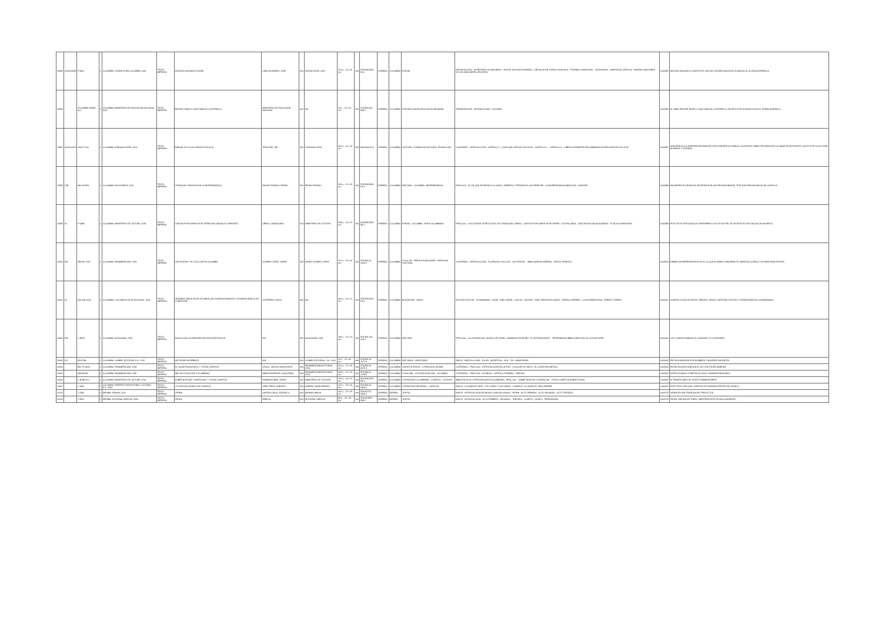| 13395 | 0001300098 | P MAC | 1 | COLOMBIA: VICENS VIVES COLOMBIA, 2015 | TEXTO IMPRESO | ANTONIO MACHADO POESÍA | CARLOS MARIEN, JOSÉ | N/A | VICENS VIVES, 2015 | 214 p. ; 13 x 20 cm | N/A | 978-958-8431-30-0 | ESPAÑOL | COLOMBIA | POESÍA | INTRODUCCIÓN - UN RETRATO DE MACHADO - VIDA DE UN POETA ESPAÑOL - CÍRCULOS EN TORNO A UNA VIDA - "POESÍAS COMPLETAS" - SOLEDADES - CAMPOS DE CASTILLA - NUEVAS CANCIONES - DE UN CANCIONERO APÓCRIFO | 0003395 | ANTONIO MACHADO CONSTITUYE UNO DE LOS MÁS VALIOSOS LEGADOS DE LA LÍRICA ESPAÑOLA. |
| 13396 | | 371.829981 M594b Ej.2 | 2 | COLOMBIA: MINISTERIO DE EDUCACIÓN NACIONAL, 2015 | TEXTO IMPRESO | BINYERI TARIN A: JUAN TAMA DE LA ESTRELLA | MINISTERIO DE EDUCACIÓN NACIONAL | N/A | N/A | 64 p. ; 22 x 22 cm | N/A | 978-958-691-849-1 | ESPAÑOL | COLOMBIA | ETNOEDUCACIÓN EDUCACIÓN INDÍGENA | PRESENTACIÓN - INTRODUCCIÓN - LOS NASA | 0003396 | EL LIBRO BINYERI TARIN A: JUAN TAMA DE LA ESTRELLA, ESCRITO POR GUSTAVO ADOLFO TENIBA GENERICO... |
| 13397 | 0001700102 | 028.8 T72m | 1 | COLOMBIA: FUNDALECTURA, 2014 | TEXTO IMPRESO | MANUAL DE LA LECTURA EN VOZ ALTA | TRELEASE, JIM | N/A | FUNDALECTURA | 423 p. ; 16 x 23 cm | N/A | 958-9342-20-3 | ESPAÑOL | COLOMBIA | LECTURA - FORMACIÓN LECTORA - PROMOCIÓN | CONTENIDO - INTRODUCCIÓN - CAPÍTULO 1 - ¿POR QUÉ LEER EN VOZ ALTA? - CAPÍTULO 2 ... CAPÍTULO 9 - "LIBROS ALTAMENTE RECOMENDADOS PARA LEER EN VOZ ALTA" | 0003397 | GUÍA SENCILLA E INSPIRADORA PARA APOYAR A PADRES DE FAMILIA, DOCENTES Y BIBLIOTECARIOS EN LA LABOR DE MOTIVAR EL GUSTO POR LA LECTURA EN NIÑOS Y JÓVENES. |
| 13398 | 14B | 986.03 P42c | 1 | COLOMBIA: EDICIONES B, 2012 | TEXTO IMPRESO | CRÓNICAS Y RELATOS DE LA INDEPENDENCIA | PAGAAF PASSALÍ, PEDRO | N/A | PEDRO PASSALÍ | 224 p. ; 12 x 23 cm | N/A | 978-958-8294-54-4 | ESPAÑOL | COLOMBIA | HISTORIA - COLOMBIA - INDEPENDENCIA | PRÓLOGO - EL DÍA QUE SE INSTALÓ LA JUNTA - ARRESTO Y PRISIÓN DE LOS VIRREYES - LA INDEPENDENCIA ABSOLUTA - SANTAFÉ ... | 0003398 | UNA SERIE DE CRÓNICAS, ESCRITAS POR SUS PROTAGONISTAS, TESTIGOS PRIVILEGIADOS DE LA ÉPOCA... |
| 13399 | 40 | P OBEL | 1 | COLOMBIA: MINISTERIO DE CULTURA, 2009 | TEXTO IMPRESO | CANTOS POPULARES DE MI TIERRA SECUNDINO EL ZAPATERO | OBESO, CANDELARIO | N/A | MINISTERIO DE CULTURA | 249 p. ; 14 x 21 cm | N/A | 978-958-8250-99-1 | ESPAÑOL | COLOMBIA | POESÍA - COLOMBIA - AFROCOLOMBIANA | PRÓLOGO - LA ACTIVIDAD INTELECTUAL DE CANDELARIO OBESO - CANTOS POPULARES DE MI TIERRA - LOS PALOMOS - CANCIÓN DEL BOGA AUSENTE - EL BOGA CHARLATÁN | 0003399 | EN ÉL SE VE REFLEJADO EL SENTIMIENTO A FLOR DE PIEL DE UN INTELECTUAL NACIDO EN MOMPOX... |
| 13400 | 191 | 398.861 O11f | 1 | COLOMBIA: PANAMERICANA, 2012 | TEXTO IMPRESO | LAS FIESTAS Y EL FOLCLOR EN COLOMBIA | OCAMPO LÓPEZ, JAVIER | N/A | JAVIER OCAMPO LÓPEZ | 275 p. ; 13 x 20 cm | N/A | 978-958-30-2243-2 | ESPAÑOL | COLOMBIA | FOLCLOR - FIESTAS POPULARES - IDENTIDAD CULTURAL | CONTENIDO - INTRODUCCIÓN - TEORÍA DEL FOLCLOR - LAS FIESTAS ... BIBLIOGRAFÍA GENERAL - ÍNDICE TEMÁTICO | 0003400 | EJEMPLOS REPRESENTATIVOS DE LO QUE EL MISMO DENOMINA "EL MAPA FOLCLÓRICO" DE NUESTRAS FIESTAS... |
| 13401 | 18 | 920.009 G71g | 1 | COLOMBIA: LOS LIBROS DE EL NACIONAL, 2014 | TEXTO IMPRESO | GRANDES NIÑOS VIDAS DE NIÑOS QUE FUERON FAMOSOS Y DEJARON HUELLA EN LA HISTORIA | GUTIÉRREZ, LEROY | N/A | N/A | 300 p. ; 15 x 21 cm | N/A | 978-958-8841-91-9 | ESPAÑOL | COLOMBIA | BIOGRAFÍAS - NIÑOS | NOTA DEL EDITOR - TUTANKAMÓN - DAVID - NIÑO JESÚS - LUIS XIV - MOZART - KARL FRIEDRICH GAUSS - TERESA CARREÑO - LOUIS ARMSTRONG - SHIRLEY TEMPLE | 0003401 | CUENTA LA VIDA DE REYES, HÉROES, GENIOS, ARTISTAS, ATLETAS Y DEFENSORES DE LA HUMANIDAD... |
| 13402 | 385 | C MEJ1 | 1 | COLOMBIA: ALFAGUARA, 2012 | TEXTO IMPRESO | ANTOLOGÍA LOS MEJORES RELATOS HISTÓRICOS | N/A | N/A | ALFAGUARA, 2004 | 189 p. ; 13 x 21 cm | N/A | 978-958-704-126-2 | ESPAÑOL | COLOMBIA | HISTORIA | PRÓLOGO - LA LEYENDA DEL LEGADO DEL MORO. WASHINGTON IRVING - EL EXTRAVAGANTE ... REFERENCIAS BIBLIOGRÁFICAS DE LOS AUTORES | 0003402 | LOS CUENTOS HABLAN AL CORAZÓN Y A LA FANTASÍA... |
| 13403 | 121 | 920 E19h | 1 | COLOMBIA: COMBEL EDITORIAL S.A., 2012 | TEXTO IMPRESO | HISTORIAS INCREÍBLES | N/A | N/A | COMBEL EDITORIAL, S.A., 2011 | 64 p. ; 22 x 36 cm | N/A | 978-958-14-1377-9 | ESPAÑOL | COLOMBIA | HISTORIAS - AVENTURAS | ÍNDICE - HASTA LA CIMA - VOLAR - ANTÁRTIDA - KON - TIKI - ANNAPURNA | 0003403 | PROTAGONIZADAS POR HOMBRES Y MUJERES VALIENTES... |
| 13404 | | 891.73 G631l | 1 | COLOMBIA: PANAMERICANA, 2003 | TEXTO IMPRESO | EL LUGAR ENCANTADO Y OTROS CUENTOS | GÓGOL, NIKOLAI VASILIEVICH | N/A | PANAMERICANA EDITORIAL LTDA. | 210 p. ; 17 x 24 cm | N/A | 978-958-30-0875-9 | ESPAÑOL | COLOMBIA | CUENTOS RUSOS - LITERATURA JUVENIL | CONTENIDO - PRÓLOGO - INTRODUCCIÓN DEL AUTOR - LA NOCHE DE MAYO - EL LUGAR ENCANTADO | 0003404 | ENTRE MUCHOS RASGOS EL LECTOR PODRÁ ADMIRAR... |
| 13405 | | 398.88134f | 1 | COLOMBIA: PANAMERICANA, 1997 | TEXTO IMPRESO | ABC DEL FOLKLORE COLOMBIANO | ABADÍA MORALES, GUILLERMO | N/A | PANAMERICANA EDITORIAL LTDA. | 309 p. ; 16 x 23 cm | N/A | 978-958-30-0178-9 | ESPAÑOL | COLOMBIA | FOLKLORE - CULTURA POPULAR - COLOMBIA | CONTENIDO - PRÓLOGO - EXORDIO - CAPÍTULO PRIMERO - ANEXOS | 0003405 | ESTRUCTURADO A PARTIR DE CINCO GRANDES REGIONES... |
| 13406 | | C ROB2 Ej.1 | 1 | COLOMBIA: MINISTERIO DE CULTURA, 2010 | TEXTO IMPRESO | SOBRE NUPCIAS Y AUSENCIAS, Y OTROS CUENTOS | ROBINSON BEN, LENITO | N/A | MINISTERIO DE CULTURA | 123 p. ; 14 x 21 cm | N/A | 978-958-8250-98-4 | ESPAÑOL | COLOMBIA | LITERATURA COLOMBIANA - CUENTOS - CULTURA | BIBLIOTECA DE LITERATURA AFROCOLOMBIANA - PRÓLOGO - SOBRE NUPCIAS Y AUSENCIAS - OTROS CUENTOS SOBRE FUGAS | 0003406 | EL PRIMER LIBRO DE LENITO ROBINSON BENT... |
| 13407 | | C VAN | 1 | COLOMBIA: PERSPECTIVA EDITORIAL CULTURAL S.A., 2004 | TEXTO IMPRESO | LA VUELTA AL MUNDO EN CUENTOS | VANE, RIERA, ALBERTO | N/A | GABRIEL OMAR MÉNDEZ | 141 p. ; 29 x 30 cm | N/A | 978-958-46-0804-5 | ESPAÑOL | COLOMBIA | LITERATURA UNIVERSAL - CUENTOS | ÍNDICE - LA DAMA DE JADE - LOS CONEY Y LOS LOBOS - LA BARCA - EL ALMA DEL VIEJO BRAHM | 0003407 | ESTE TEXTO RECOGE CUENTOS DE DIVERSAS PARTES DEL MUNDO... |
| 14722 | | T GAR | 1 | ESPAÑA: ESPASA, 2011 | TEXTO IMPRESO | YERMA | GARCÍA LORCA, FEDERICO | N/A | ESPASA LIBROS | 163 p. ; 12 x 19 cm | N/A | 978-84-670-3363-2 | ESPAÑOL | ESPAÑA | TEATRO | ÍNDICE - INTRODUCCIÓN DE MIGUEL GARCÍA-POSADA - YERMA - ACTO PRIMERO - ACTO SEGUNDO - ACTO TERCERO | 0004722 | YERMA ES UNA TRAGEDIA EN TRES ACTOS... |
| 14723 | | T SEN | 1 | ESPAÑA: EDITORIAL GREDOS, 2009 | TEXTO IMPRESO | FEDRA | SÉNECA | N/A | EDITORIAL GREDOS | 89 p. ; 12 x 19 cm | N/A | 978-84-9887-299-2 | ESPAÑOL | ESPAÑA | TEATRO | ÍNDICE - INTRODUCCIÓN - ACTO PRIMERO - SEGUNDO - TERCERO - CUARTO - QUINTO - PERSONAJES | 0004723 | FEDRA, ESPOSA DE TESEO, MIENTRAS ÉSTE SE HALLA AUSENTE... |